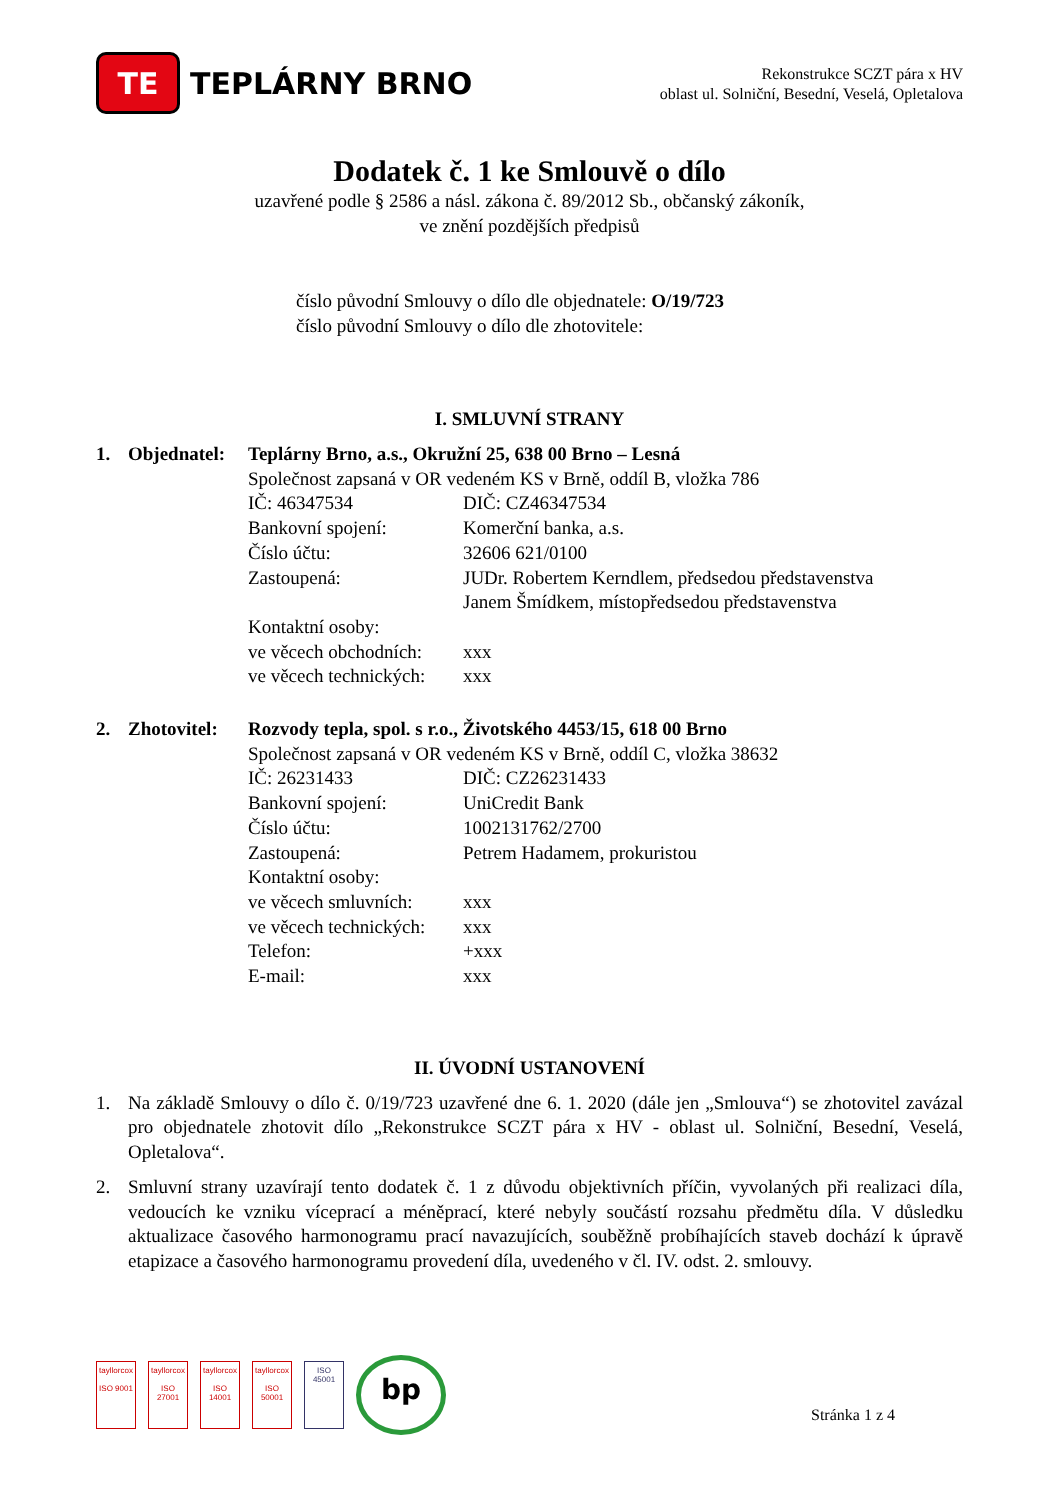TE
TEPLÁRNY BRNO
Rekonstrukce SCZT pára x HV
oblast ul. Solniční, Besední, Veselá, Opletalova
Dodatek č. 1 ke Smlouvě o dílo
uzavřené podle § 2586 a násl. zákona č. 89/2012 Sb., občanský zákoník,
ve znění pozdějších předpisů
číslo původní Smlouvy o dílo dle objednatele: O/19/723
číslo původní Smlouvy o dílo dle zhotovitele:
I. SMLUVNÍ STRANY
1. Objednatel: Teplárny Brno, a.s., Okružní 25, 638 00 Brno – Lesná Společnost zapsaná v OR vedeném KS v Brně, oddíl B, vložka 786 IČ: 46347534 DIČ: CZ46347534 Bankovní spojení: Komerční banka, a.s. Číslo účtu: 32606 621/0100 Zastoupená: JUDr. Robertem Kerndlem, předsedou představenstva
Janem Šmídkem, místopředsedou představenstva Kontaktní osoby: ve věcech obchodních: xxx ve věcech technických: xxx
2. Zhotovitel: Rozvody tepla, spol. s r.o., Životského 4453/15, 618 00 Brno Společnost zapsaná v OR vedeném KS v Brně, oddíl C, vložka 38632 IČ: 26231433 DIČ: CZ26231433 Bankovní spojení: UniCredit Bank Číslo účtu: 1002131762/2700 Zastoupená: Petrem Hadamem, prokuristou Kontaktní osoby: ve věcech smluvních: xxx ve věcech technických: xxx Telefon: +xxx E-mail: xxx
II. ÚVODNÍ USTANOVENÍ
1. Na základě Smlouvy o dílo č. 0/19/723 uzavřené dne 6. 1. 2020 (dále jen „Smlouva“) se zhotovitel zavázal pro objednatele zhotovit dílo „Rekonstrukce SCZT pára x HV - oblast ul. Solniční, Besední, Veselá, Opletalova“.
2. Smluvní strany uzavírají tento dodatek č. 1 z důvodu objektivních příčin, vyvolaných při realizaci díla, vedoucích ke vzniku víceprací a méněprací, které nebyly součástí rozsahu předmětu díla. V důsledku aktualizace časového harmonogramu prací navazujících, souběžně probíhajících staveb dochází k úpravě etapizace a časového harmonogramu provedení díla, uvedeného v čl. IV. odst. 2. smlouvy.
tayllorcox
ISO 9001
tayllorcox
ISO 27001
tayllorcox
ISO 14001
tayllorcox
ISO 50001
ISO 45001
bp
Stránka 1 z 4